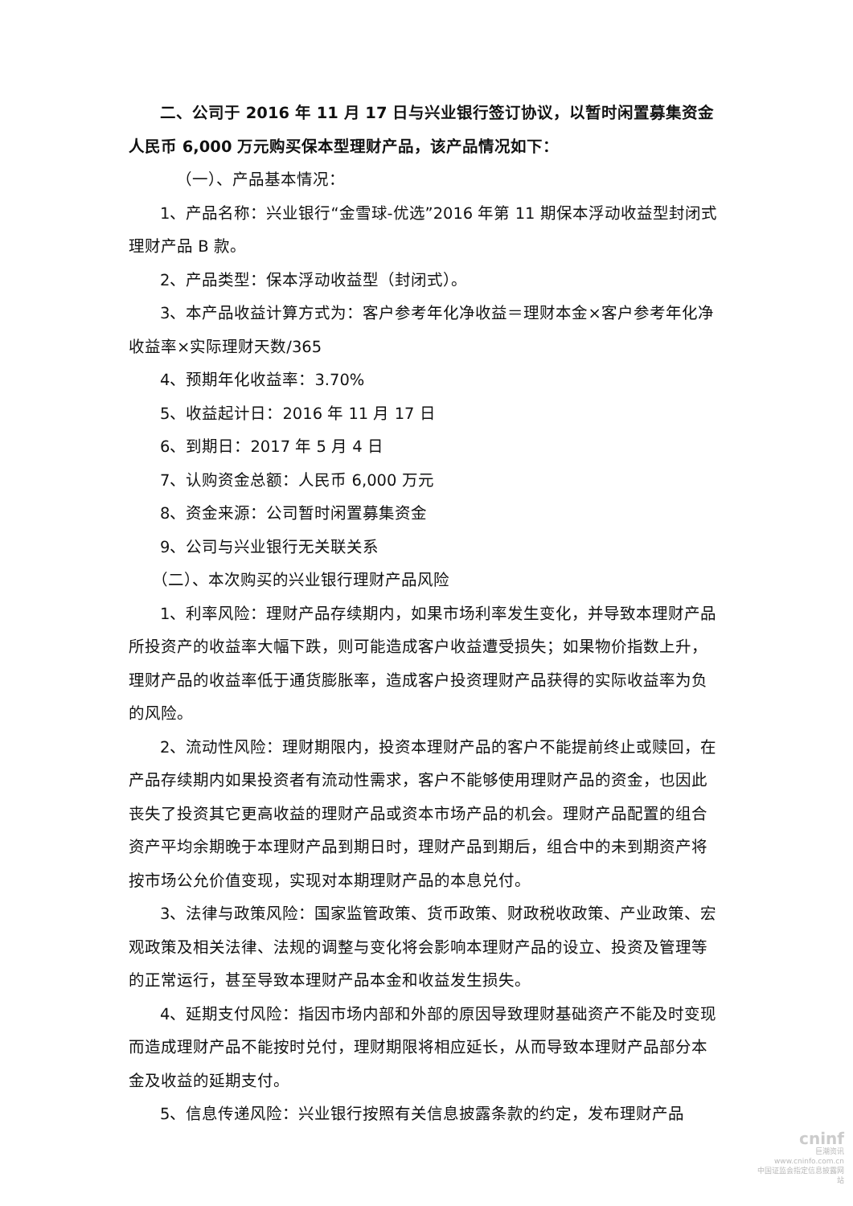二、公司于 2016 年 11 月 17 日与兴业银行签订协议，以暂时闲置募集资金人民币 6,000 万元购买保本型理财产品，该产品情况如下：
（一）、产品基本情况：
1、产品名称：兴业银行“金雪球-优选”2016 年第 11 期保本浮动收益型封闭式理财产品 B 款。
2、产品类型：保本浮动收益型（封闭式）。
3、本产品收益计算方式为：客户参考年化净收益＝理财本金×客户参考年化净收益率×实际理财天数/365
4、预期年化收益率：3.70%
5、收益起计日：2016 年 11 月 17 日
6、到期日：2017 年 5 月 4 日
7、认购资金总额：人民币 6,000 万元
8、资金来源：公司暂时闲置募集资金
9、公司与兴业银行无关联关系
（二）、本次购买的兴业银行理财产品风险
1、利率风险：理财产品存续期内，如果市场利率发生变化，并导致本理财产品所投资产的收益率大幅下跌，则可能造成客户收益遭受损失；如果物价指数上升，理财产品的收益率低于通货膨胀率，造成客户投资理财产品获得的实际收益率为负的风险。
2、流动性风险：理财期限内，投资本理财产品的客户不能提前终止或赎回，在产品存续期内如果投资者有流动性需求，客户不能够使用理财产品的资金，也因此丧失了投资其它更高收益的理财产品或资本市场产品的机会。理财产品配置的组合资产平均余期晚于本理财产品到期日时，理财产品到期后，组合中的未到期资产将按市场公允价值变现，实现对本期理财产品的本息兑付。
3、法律与政策风险：国家监管政策、货币政策、财政税收政策、产业政策、宏观政策及相关法律、法规的调整与变化将会影响本理财产品的设立、投资及管理等的正常运行，甚至导致本理财产品本金和收益发生损失。
4、延期支付风险：指因市场内部和外部的原因导致理财基础资产不能及时变现而造成理财产品不能按时兑付，理财期限将相应延长，从而导致本理财产品部分本金及收益的延期支付。
5、信息传递风险：兴业银行按照有关信息披露条款的约定，发布理财产品
cninf
巨潮资讯
www.cninfo.com.cn
中国证监会指定信息披露网站